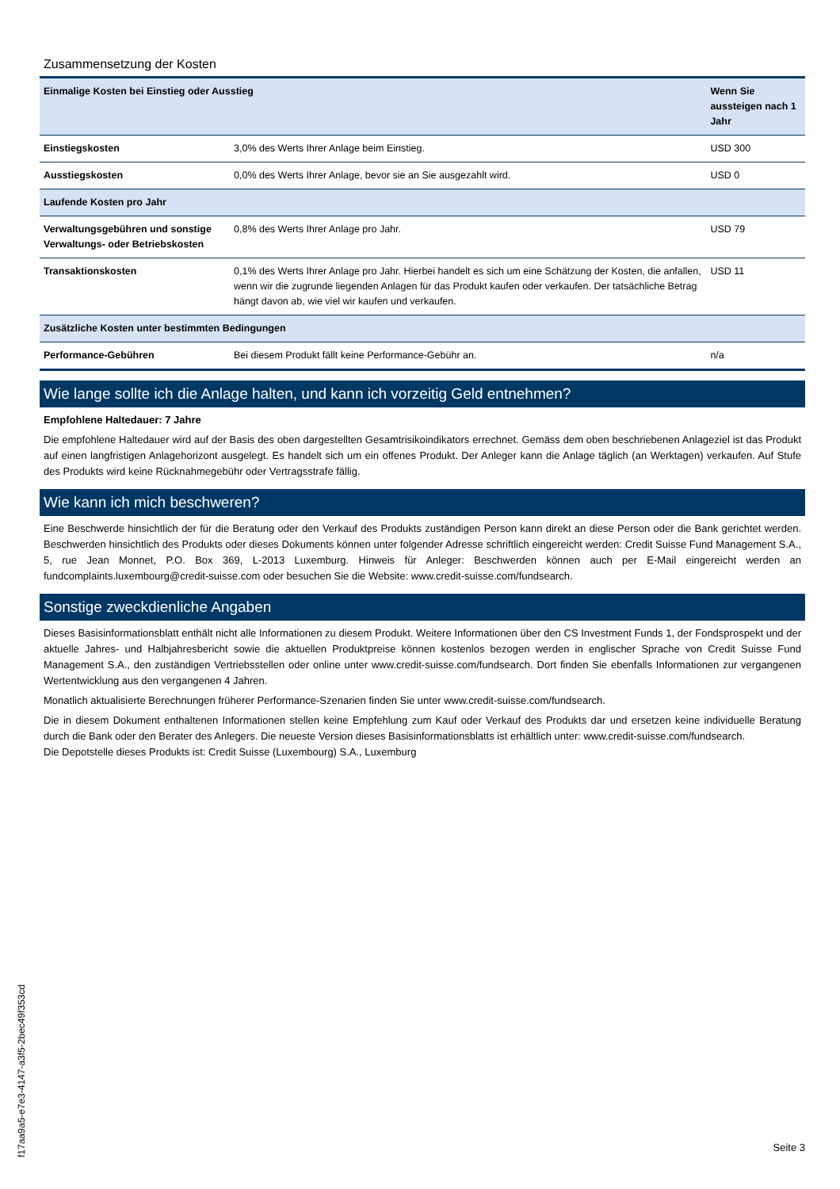Zusammensetzung der Kosten
| Einmalige Kosten bei Einstieg oder Ausstieg | | Wenn Sie aussteigen nach 1 Jahr |
| --- | --- | --- |
| Einstiegskosten | 3,0% des Werts Ihrer Anlage beim Einstieg. | USD 300 |
| Ausstiegskosten | 0,0% des Werts Ihrer Anlage, bevor sie an Sie ausgezahlt wird. | USD 0 |
| Laufende Kosten pro Jahr | | |
| Verwaltungsgebühren und sonstige Verwaltungs- oder Betriebskosten | 0,8% des Werts Ihrer Anlage pro Jahr. | USD 79 |
| Transaktionskosten | 0,1% des Werts Ihrer Anlage pro Jahr. Hierbei handelt es sich um eine Schätzung der Kosten, die anfallen, wenn wir die zugrunde liegenden Anlagen für das Produkt kaufen oder verkaufen. Der tatsächliche Betrag hängt davon ab, wie viel wir kaufen und verkaufen. | USD 11 |
| Zusätzliche Kosten unter bestimmten Bedingungen | | |
| Performance-Gebühren | Bei diesem Produkt fällt keine Performance-Gebühr an. | n/a |
Wie lange sollte ich die Anlage halten, und kann ich vorzeitig Geld entnehmen?
Empfohlene Haltedauer: 7 Jahre
Die empfohlene Haltedauer wird auf der Basis des oben dargestellten Gesamtrisikoindikators errechnet. Gemäss dem oben beschriebenen Anlageziel ist das Produkt auf einen langfristigen Anlagehorizont ausgelegt. Es handelt sich um ein offenes Produkt. Der Anleger kann die Anlage täglich (an Werktagen) verkaufen. Auf Stufe des Produkts wird keine Rücknahmegebühr oder Vertragsstrafe fällig.
Wie kann ich mich beschweren?
Eine Beschwerde hinsichtlich der für die Beratung oder den Verkauf des Produkts zuständigen Person kann direkt an diese Person oder die Bank gerichtet werden. Beschwerden hinsichtlich des Produkts oder dieses Dokuments können unter folgender Adresse schriftlich eingereicht werden: Credit Suisse Fund Management S.A., 5, rue Jean Monnet, P.O. Box 369, L-2013 Luxemburg. Hinweis für Anleger: Beschwerden können auch per E-Mail eingereicht werden an fundcomplaints.luxembourg@credit-suisse.com oder besuchen Sie die Website: www.credit-suisse.com/fundsearch.
Sonstige zweckdienliche Angaben
Dieses Basisinformationsblatt enthält nicht alle Informationen zu diesem Produkt. Weitere Informationen über den CS Investment Funds 1, der Fondsprospekt und der aktuelle Jahres- und Halbjahresbericht sowie die aktuellen Produktpreise können kostenlos bezogen werden in englischer Sprache von Credit Suisse Fund Management S.A., den zuständigen Vertriebsstellen oder online unter www.credit-suisse.com/fundsearch. Dort finden Sie ebenfalls Informationen zur vergangenen Wertentwicklung aus den vergangenen 4 Jahren.
Monatlich aktualisierte Berechnungen früherer Performance-Szenarien finden Sie unter www.credit-suisse.com/fundsearch.
Die in diesem Dokument enthaltenen Informationen stellen keine Empfehlung zum Kauf oder Verkauf des Produkts dar und ersetzen keine individuelle Beratung durch die Bank oder den Berater des Anlegers. Die neueste Version dieses Basisinformationsblatts ist erhältlich unter: www.credit-suisse.com/fundsearch.
Die Depotstelle dieses Produkts ist: Credit Suisse (Luxembourg) S.A., Luxemburg
f17aa9a5-e7e3-4147-a3f5-2bec49f353cd
Seite 3